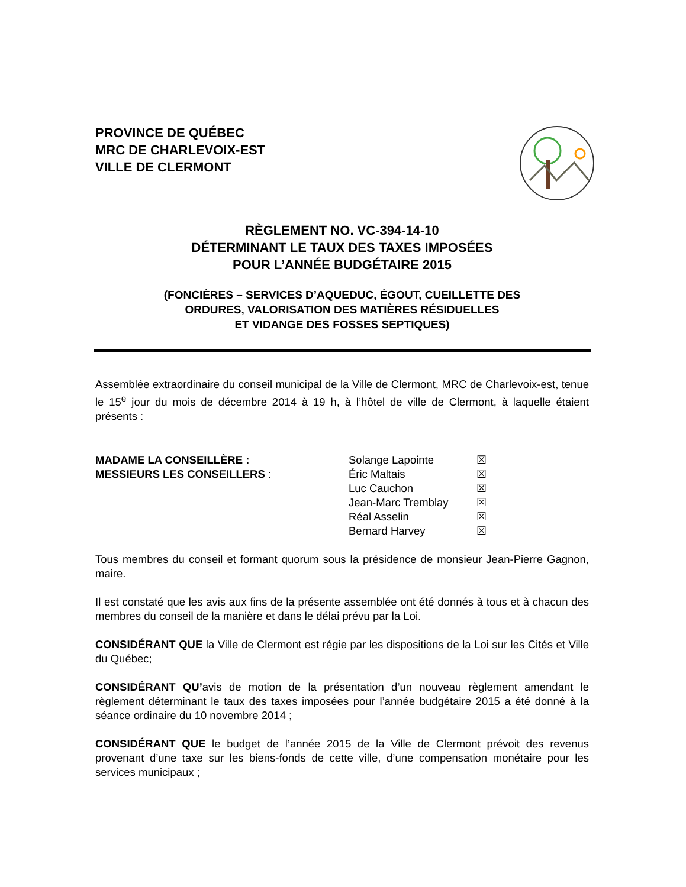PROVINCE DE QUÉBEC
MRC DE CHARLEVOIX-EST
VILLE DE CLERMONT
RÈGLEMENT NO. VC-394-14-10
DÉTERMINANT LE TAUX DES TAXES IMPOSÉES
POUR L’ANNÉE BUDGÉTAIRE 2015
(FONCIÈRES – SERVICES D’AQUEDUC, ÉGOUT, CUEILLETTE DES
ORDURES, VALORISATION DES MATIÈRES RÉSIDUELLES
ET VIDANGE DES FOSSES SEPTIQUES)
Assemblée extraordinaire du conseil municipal de la Ville de Clermont, MRC de Charlevoix-est, tenue le 15<sup>e</sup> jour du mois de décembre 2014 à 19 h, à l’hôtel de ville de Clermont, à laquelle étaient présents :
MADAME LA CONSEILLÈRE :
MESSIEURS LES CONSEILLERS :
Solange Lapointe
Éric Maltais
Luc Cauchon
Jean-Marc Tremblay
Réal Asselin
Bernard Harvey
☒
☒
☒
☒
☒
☒
Tous membres du conseil et formant quorum sous la présidence de monsieur Jean-Pierre Gagnon, maire.
Il est constaté que les avis aux fins de la présente assemblée ont été donnés à tous et à chacun des membres du conseil de la manière et dans le délai prévu par la Loi.
CONSIDÉRANT QUE la Ville de Clermont est régie par les dispositions de la Loi sur les Cités et Ville du Québec;
CONSIDÉRANT QU’avis de motion de la présentation d’un nouveau règlement amendant le règlement déterminant le taux des taxes imposées pour l’année budgétaire 2015 a été donné à la séance ordinaire du 10 novembre 2014 ;
CONSIDÉRANT QUE le budget de l’année 2015 de la Ville de Clermont prévoit des revenus provenant d’une taxe sur les biens-fonds de cette ville, d’une compensation monétaire pour les services municipaux ;